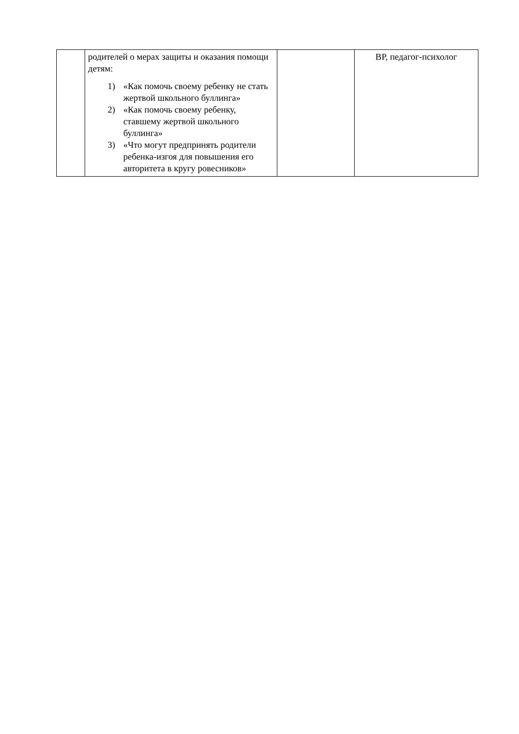| | родителей о мерах защиты и оказания помощи детям: 1) «Как помочь своему ребенку не стать жертвой школьного буллинга» 2) «Как помочь своему ребенку, ставшему жертвой школьного буллинга» 3) «Что могут предпринять родители ребенка-изгоя для повышения его авторитета в кругу ровесников» | | ВР, педагог-психолог |